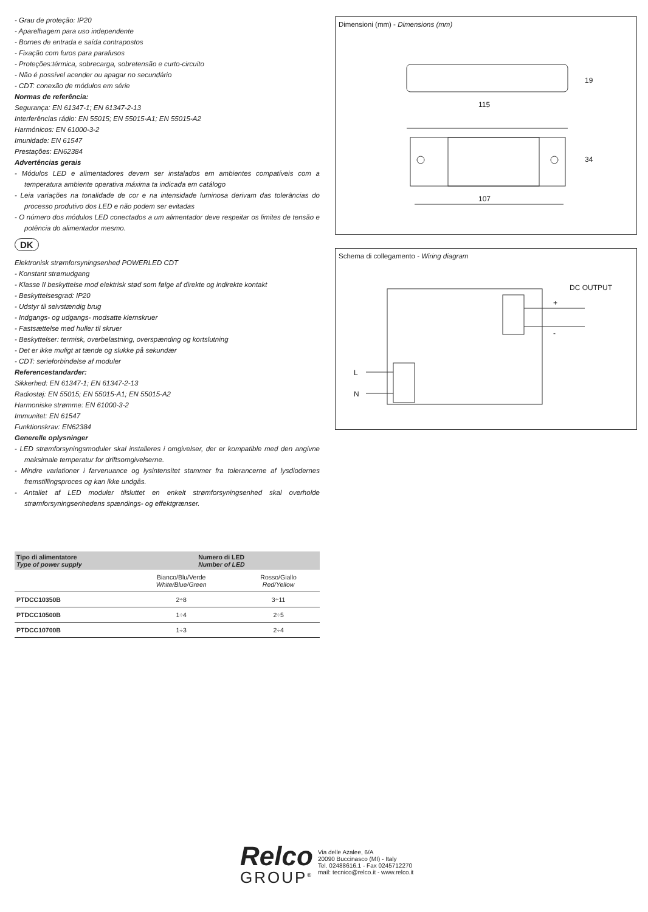- Grau de proteção: IP20
- Aparelhagem para uso independente
- Bornes de entrada e saída contrapostos
- Fixação com furos para parafusos
- Proteções:térmica, sobrecarga, sobretensão e curto-circuito
- Não é possível acender ou apagar no secundário
- CDT: conexão de módulos em série
Normas de referência:
Segurança: EN 61347-1; EN 61347-2-13
Interferências rádio: EN 55015; EN 55015-A1; EN 55015-A2
Harmónicos: EN 61000-3-2
Imunidade: EN 61547
Prestações: EN62384
Advertências gerais
- Módulos LED e alimentadores devem ser instalados em ambientes compatíveis com a temperatura ambiente operativa máxima ta indicada em catálogo
- Leia variações na tonalidade de cor e na intensidade luminosa derivam das tolerâncias do processo produtivo dos LED e não podem ser evitadas
- O número dos módulos LED conectados a um alimentador deve respeitar os limites de tensão e potência do alimentador mesmo.
DK
Elektronisk strømforsyningsenhed POWERLED CDT
- Konstant strømudgang
- Klasse II beskyttelse mod elektrisk stød som følge af direkte og indirekte kontakt
- Beskyttelsesgrad: IP20
- Udstyr til selvstændig brug
- Indgangs- og udgangs- modsatte klemskruer
- Fastsættelse med huller til skruer
- Beskyttelser: termisk, overbelastning, overspænding og kortslutning
- Det er ikke muligt at tænde og slukke på sekundær
- CDT: serieforbindelse af moduler
Referencestandarder:
Sikkerhed: EN 61347-1; EN 61347-2-13
Radiostøj: EN 55015; EN 55015-A1; EN 55015-A2
Harmoniske strømme: EN 61000-3-2
Immunitet: EN 61547
Funktionskrav: EN62384
Generelle oplysninger
- LED strømforsyningsmoduler skal installeres i omgivelser, der er kompatible med den angivne maksimale temperatur for driftsomgivelserne.
- Mindre variationer i farvenuance og lysintensitet stammer fra tolerancerne af lysdiodernes fremstillingsproces og kan ikke undgås.
- Antallet af LED moduler tilsluttet en enkelt strømforsyningsenhed skal overholde strømforsyningsenhedens spændings- og effektgrænser.
| Tipo di alimentatore Type of power supply | Numero di LED Number of LED | |
| --- | --- | --- |
| | Bianco/Blu/Verde White/Blue/Green | Rosso/Giallo Red/Yellow |
| PTDCC10350B | 2÷8 | 3÷11 |
| PTDCC10500B | 1÷4 | 2÷5 |
| PTDCC10700B | 1÷3 | 2÷4 |
Dimensioni (mm) - Dimensions (mm)
115
107
19
34
Schema di collegamento - Wiring diagram
DC OUTPUT
+
-
L
N
Relco
GROUP<sup>®</sup>
Via delle Azalee, 6/A
20090 Buccinasco (MI) - Italy
Tel. 02488616.1 - Fax 0245712270
mail: tecnico@relco.it - www.relco.it